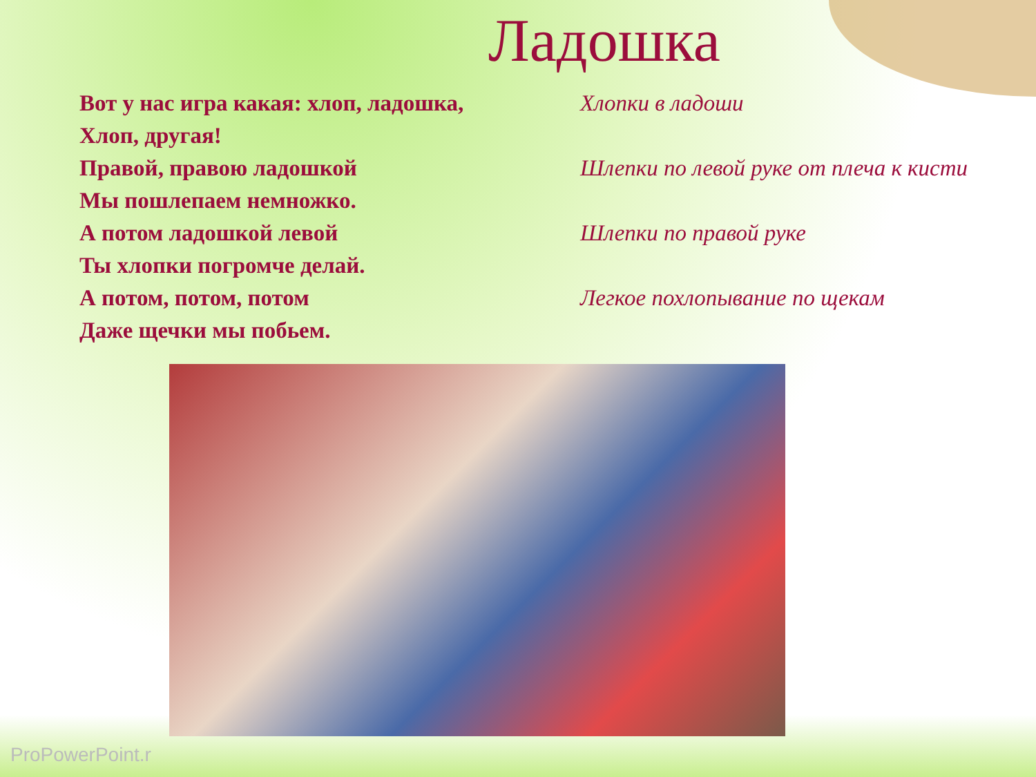Ладошка
Вот у нас игра какая: хлоп, ладошка, Хлопки в ладоши
Хлоп, другая!
Правой, правою ладошкой
Шлепки по левой руке от плеча к кисти
Мы пошлепаем немножко.
А потом ладошкой левой Шлепки по правой руке
Ты хлопки погромче делай.
А потом, потом, потом Легкое похлопывание по щекам
Даже щечки мы побьем.
ProPowerPoint.r